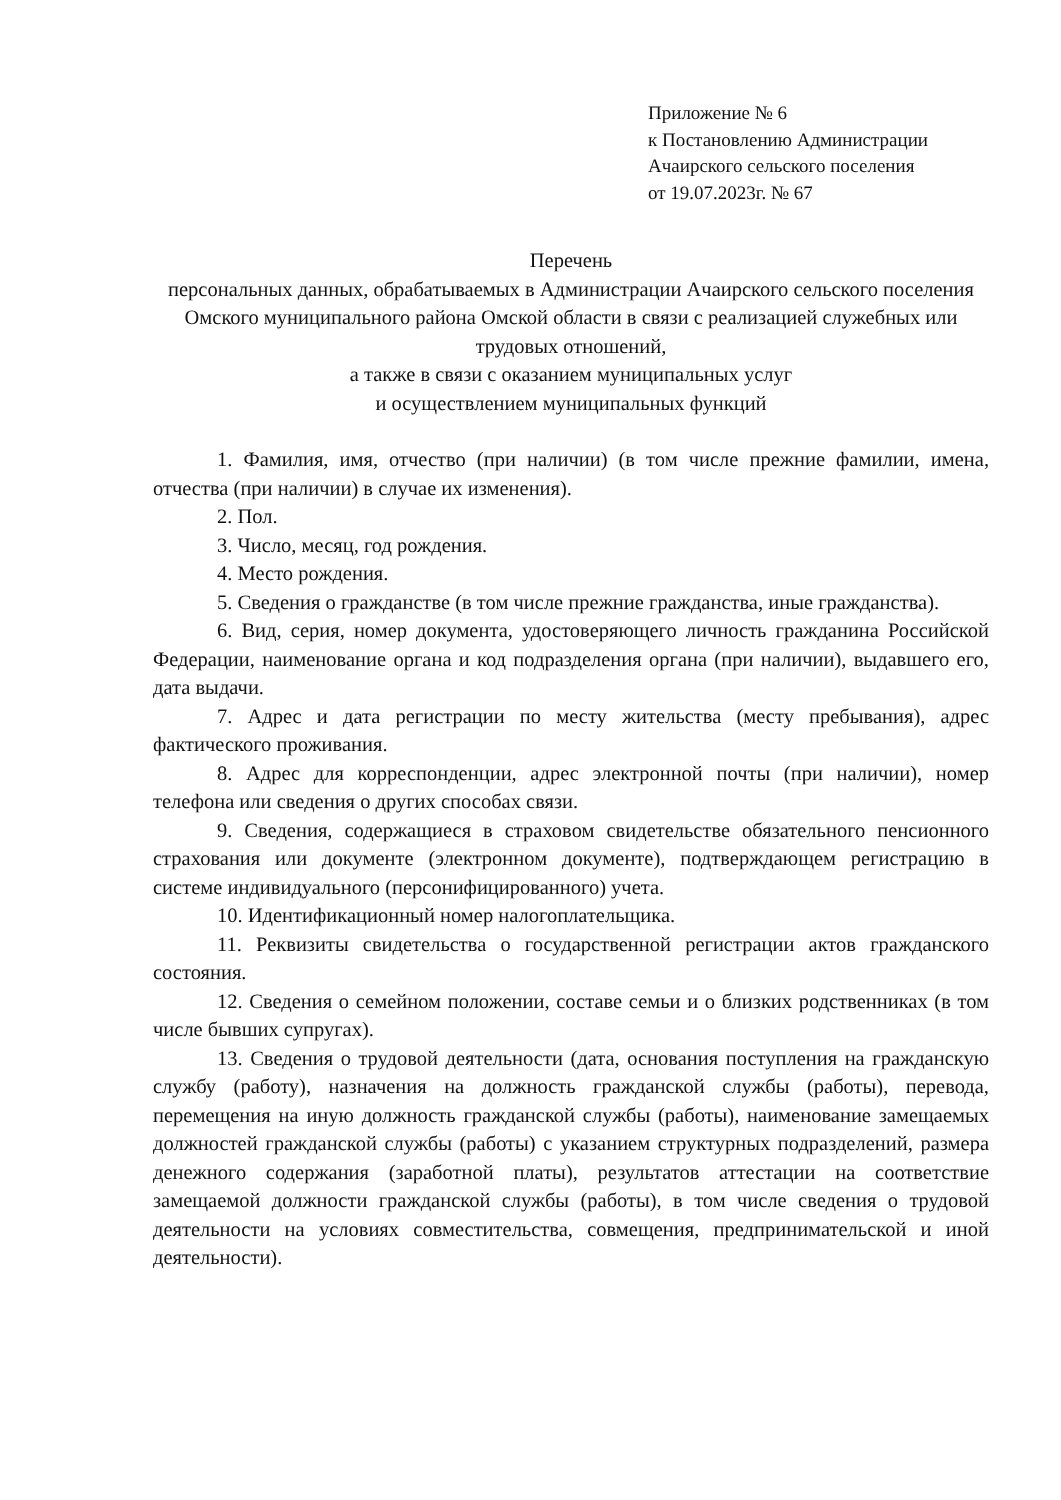Приложение № 6
к Постановлению Администрации
Ачаирского сельского поселения
от 19.07.2023г. № 67
Перечень
персональных данных, обрабатываемых в Администрации Ачаирского сельского поселения Омского муниципального района Омской области в связи с реализацией служебных или трудовых отношений,
а также в связи с оказанием муниципальных услуг
и осуществлением муниципальных функций
1. Фамилия, имя, отчество (при наличии) (в том числе прежние фамилии, имена, отчества (при наличии) в случае их изменения).
2. Пол.
3. Число, месяц, год рождения.
4. Место рождения.
5. Сведения о гражданстве (в том числе прежние гражданства, иные гражданства).
6. Вид, серия, номер документа, удостоверяющего личность гражданина Российской Федерации, наименование органа и код подразделения органа (при наличии), выдавшего его, дата выдачи.
7. Адрес и дата регистрации по месту жительства (месту пребывания), адрес фактического проживания.
8. Адрес для корреспонденции, адрес электронной почты (при наличии), номер телефона или сведения о других способах связи.
9. Сведения, содержащиеся в страховом свидетельстве обязательного пенсионного страхования или документе (электронном документе), подтверждающем регистрацию в системе индивидуального (персонифицированного) учета.
10. Идентификационный номер налогоплательщика.
11. Реквизиты свидетельства о государственной регистрации актов гражданского состояния.
12. Сведения о семейном положении, составе семьи и о близких родственниках (в том числе бывших супругах).
13. Сведения о трудовой деятельности (дата, основания поступления на гражданскую службу (работу), назначения на должность гражданской службы (работы), перевода, перемещения на иную должность гражданской службы (работы), наименование замещаемых должностей гражданской службы (работы) с указанием структурных подразделений, размера денежного содержания (заработной платы), результатов аттестации на соответствие замещаемой должности гражданской службы (работы), в том числе сведения о трудовой деятельности на условиях совместительства, совмещения, предпринимательской и иной деятельности).